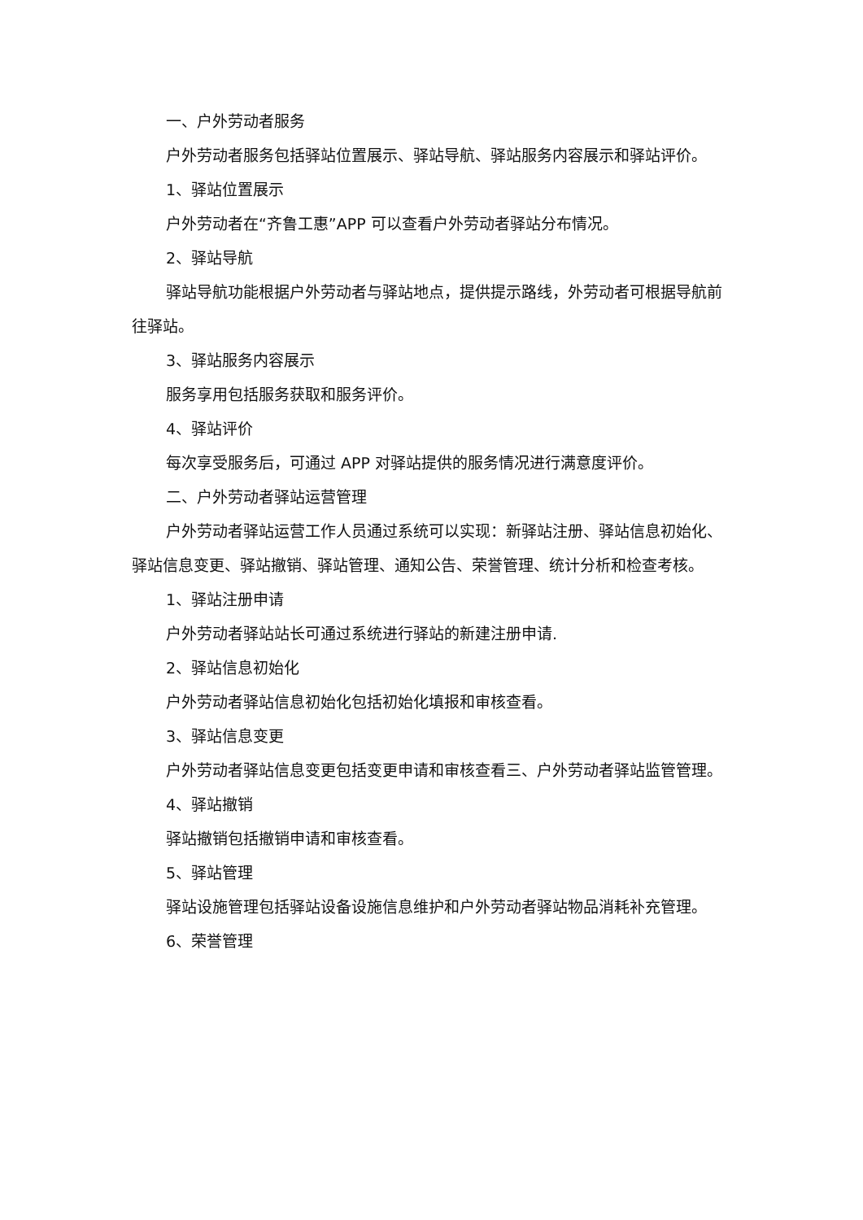一、户外劳动者服务
户外劳动者服务包括驿站位置展示、驿站导航、驿站服务内容展示和驿站评价。
1、驿站位置展示
户外劳动者在“齐鲁工惠”APP 可以查看户外劳动者驿站分布情况。
2、驿站导航
驿站导航功能根据户外劳动者与驿站地点，提供提示路线，外劳动者可根据导航前往驿站。
3、驿站服务内容展示
服务享用包括服务获取和服务评价。
4、驿站评价
每次享受服务后，可通过 APP 对驿站提供的服务情况进行满意度评价。
二、户外劳动者驿站运营管理
户外劳动者驿站运营工作人员通过系统可以实现：新驿站注册、驿站信息初始化、驿站信息变更、驿站撤销、驿站管理、通知公告、荣誉管理、统计分析和检查考核。
1、驿站注册申请
户外劳动者驿站站长可通过系统进行驿站的新建注册申请.
2、驿站信息初始化
户外劳动者驿站信息初始化包括初始化填报和审核查看。
3、驿站信息变更
户外劳动者驿站信息变更包括变更申请和审核查看三、户外劳动者驿站监管管理。
4、驿站撤销
驿站撤销包括撤销申请和审核查看。
5、驿站管理
驿站设施管理包括驿站设备设施信息维护和户外劳动者驿站物品消耗补充管理。
6、荣誉管理